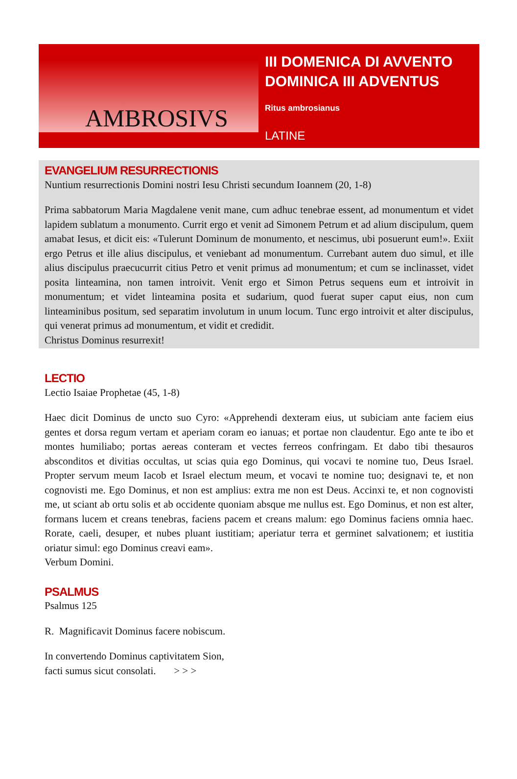AMBROSIVS
III DOMENICA DI AVVENTO
DOMINICA III ADVENTUS
Ritus ambrosianus
LATINE
EVANGELIUM RESURRECTIONIS
Nuntium resurrectionis Domini nostri Iesu Christi secundum Ioannem (20, 1-8)
Prima sabbatorum Maria Magdalene venit mane, cum adhuc tenebrae essent, ad monumentum et videt lapidem sublatum a monumento. Currit ergo et venit ad Simonem Petrum et ad alium discipulum, quem amabat Iesus, et dicit eis: «Tulerunt Dominum de monumento, et nescimus, ubi posuerunt eum!». Exiit ergo Petrus et ille alius discipulus, et veniebant ad monumentum. Currebant autem duo simul, et ille alius discipulus praecucurrit citius Petro et venit primus ad monumentum; et cum se inclinasset, videt posita linteamina, non tamen introivit. Venit ergo et Simon Petrus sequens eum et introivit in monumentum; et videt linteamina posita et sudarium, quod fuerat super caput eius, non cum linteaminibus positum, sed separatim involutum in unum locum. Tunc ergo introivit et alter discipulus, qui venerat primus ad monumentum, et vidit et credidit.
Christus Dominus resurrexit!
LECTIO
Lectio Isaiae Prophetae (45, 1-8)
Haec dicit Dominus de uncto suo Cyro: «Apprehendi dexteram eius, ut subiciam ante faciem eius gentes et dorsa regum vertam et aperiam coram eo ianuas; et portae non claudentur. Ego ante te ibo et montes humiliabo; portas aereas conteram et vectes ferreos confringam. Et dabo tibi thesauros absconditos et divitias occultas, ut scias quia ego Dominus, qui vocavi te nomine tuo, Deus Israel. Propter servum meum Iacob et Israel electum meum, et vocavi te nomine tuo; designavi te, et non cognovisti me. Ego Dominus, et non est amplius: extra me non est Deus. Accinxi te, et non cognovisti me, ut sciant ab ortu solis et ab occidente quoniam absque me nullus est. Ego Dominus, et non est alter, formans lucem et creans tenebras, faciens pacem et creans malum: ego Dominus faciens omnia haec. Rorate, caeli, desuper, et nubes pluant iustitiam; aperiatur terra et germinet salvationem; et iustitia oriatur simul: ego Dominus creavi eam».
Verbum Domini.
PSALMUS
Psalmus 125
R. Magnificavit Dominus facere nobiscum.
In convertendo Dominus captivitatem Sion,
facti sumus sicut consolati. > > >